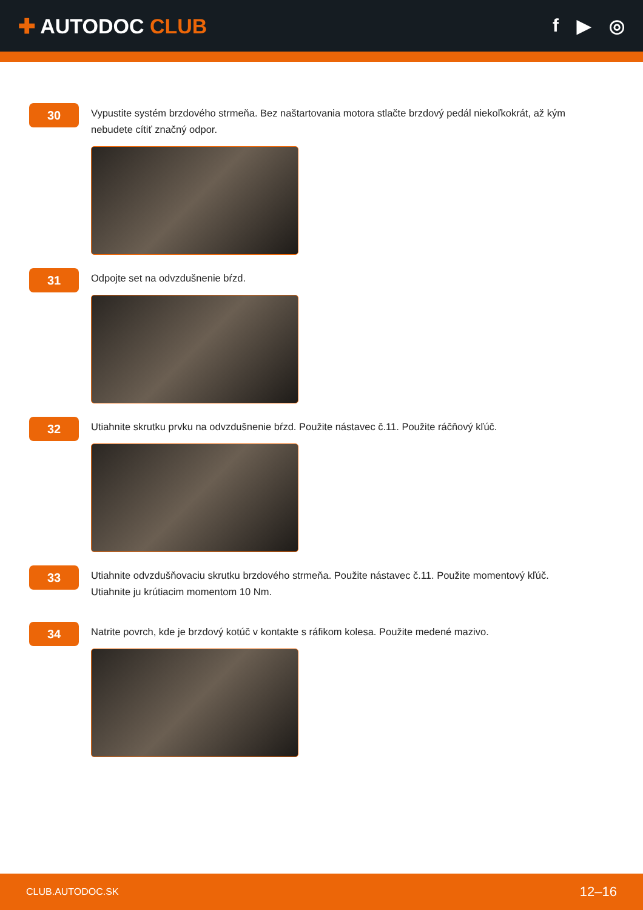✚ AUTODOC CLUB f ▶ ◎
30
Vypustite systém brzdového strmeňa. Bez naštartovania motora stlačte brzdový pedál niekoľkokrát, až kým nebudete cítiť značný odpor.
31
Odpojte set na odvzdušnenie bŕzd.
32
Utiahnite skrutku prvku na odvzdušnenie bŕzd. Použite nástavec č.11. Použite ráčňový kľúč.
33
Utiahnite odvzdušňovaciu skrutku brzdového strmeňa. Použite nástavec č.11. Použite momentový kľúč. Utiahnite ju krútiacim momentom 10 Nm.
34
Natrite povrch, kde je brzdový kotúč v kontakte s ráfikom kolesa. Použite medené mazivo.
CLUB.AUTODOC.SK 12–16